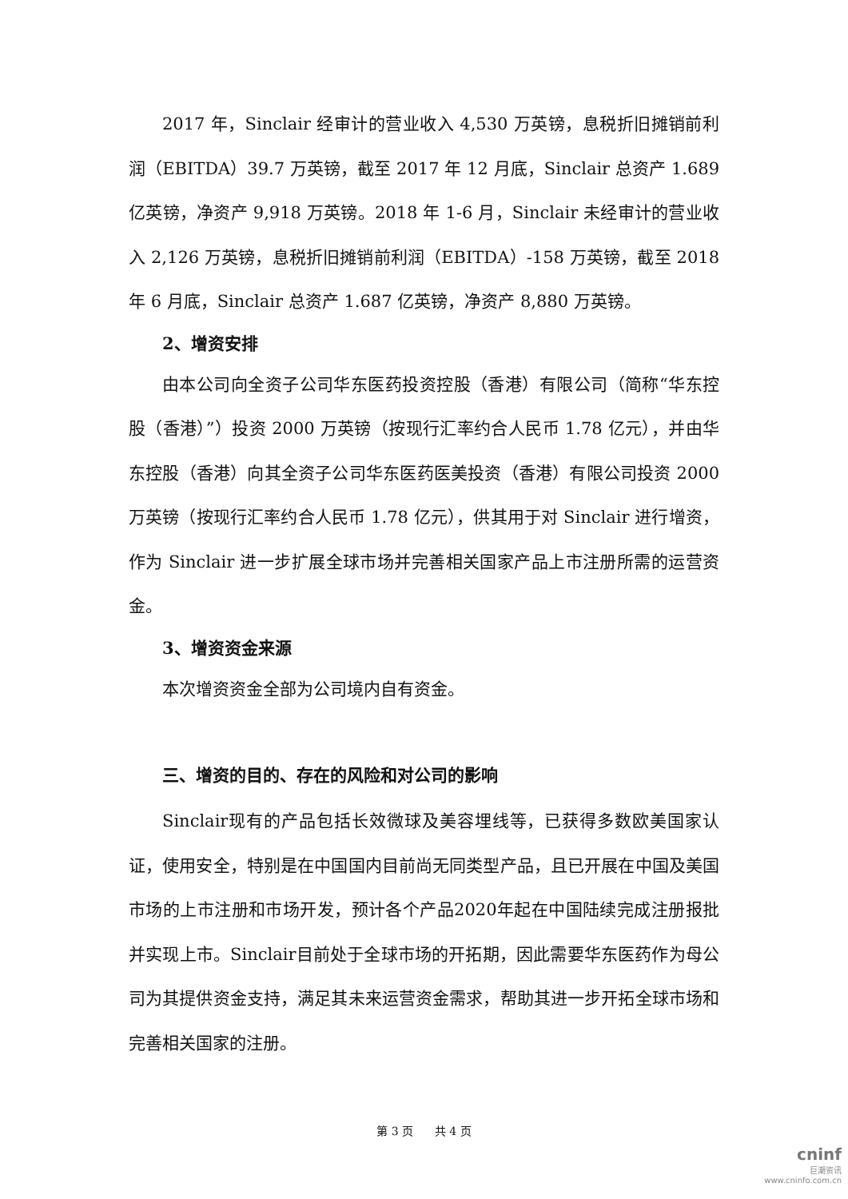2017 年，Sinclair 经审计的营业收入 4,530 万英镑，息税折旧摊销前利润（EBITDA）39.7 万英镑，截至 2017 年 12 月底，Sinclair 总资产 1.689 亿英镑，净资产 9,918 万英镑。2018 年 1-6 月，Sinclair 未经审计的营业收入 2,126 万英镑，息税折旧摊销前利润（EBITDA）-158 万英镑，截至 2018 年 6 月底，Sinclair 总资产 1.687 亿英镑，净资产 8,880 万英镑。
2、增资安排
由本公司向全资子公司华东医药投资控股（香港）有限公司（简称“华东控股（香港）”）投资 2000 万英镑（按现行汇率约合人民币 1.78 亿元），并由华东控股（香港）向其全资子公司华东医药医美投资（香港）有限公司投资 2000 万英镑（按现行汇率约合人民币 1.78 亿元），供其用于对 Sinclair 进行增资，作为 Sinclair 进一步扩展全球市场并完善相关国家产品上市注册所需的运营资金。
3、增资资金来源
本次增资资金全部为公司境内自有资金。
三、增资的目的、存在的风险和对公司的影响
Sinclair现有的产品包括长效微球及美容埋线等，已获得多数欧美国家认证，使用安全，特别是在中国国内目前尚无同类型产品，且已开展在中国及美国市场的上市注册和市场开发，预计各个产品2020年起在中国陆续完成注册报批并实现上市。Sinclair目前处于全球市场的开拓期，因此需要华东医药作为母公司为其提供资金支持，满足其未来运营资金需求，帮助其进一步开拓全球市场和完善相关国家的注册。
第 3 页 共 4 页
cninf
巨潮资讯
www.cninfo.com.cn